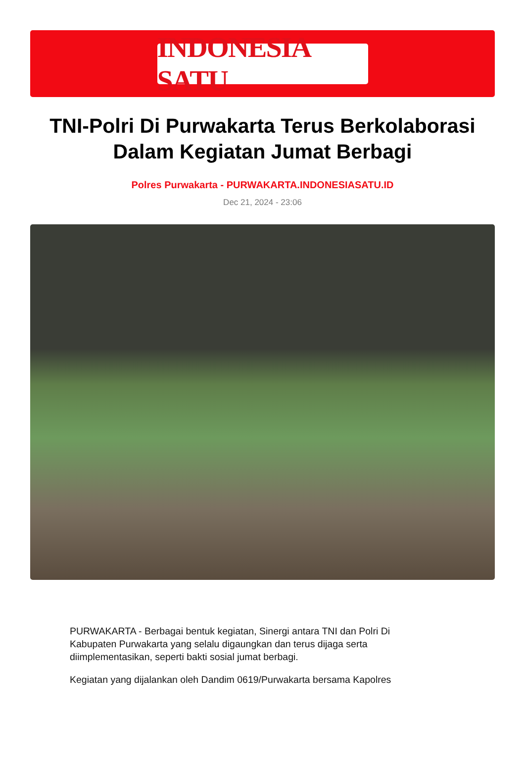INDONESIA SATU
TNI-Polri Di Purwakarta Terus Berkolaborasi Dalam Kegiatan Jumat Berbagi
Polres Purwakarta - PURWAKARTA.INDONESIASATU.ID
Dec 21, 2024 - 23:06
PURWAKARTA - Berbagai bentuk kegiatan, Sinergi antara TNI dan Polri Di Kabupaten Purwakarta yang selalu digaungkan dan terus dijaga serta diimplementasikan, seperti bakti sosial jumat berbagi.
Kegiatan yang dijalankan oleh Dandim 0619/Purwakarta bersama Kapolres